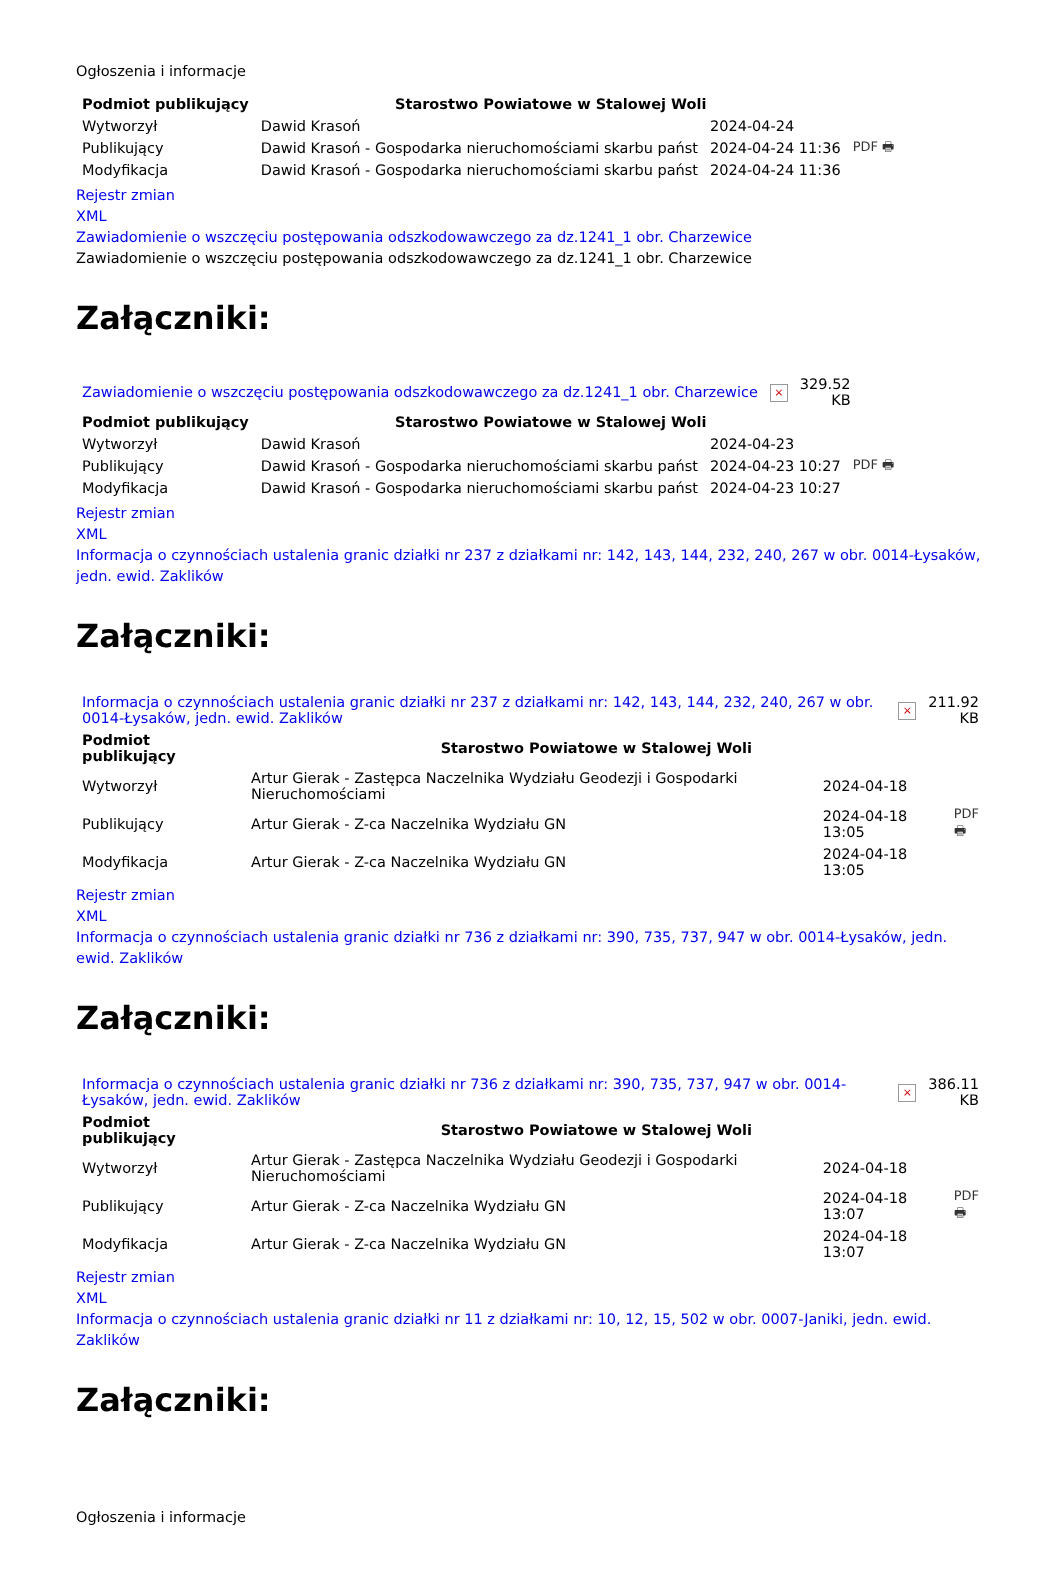Ogłoszenia i informacje
| Podmiot publikujący | Starostwo Powiatowe w Stalowej Woli | | |
| Wytworzył | Dawid Krasoń | 2024-04-24 | PDF 🖶 |
| Publikujący | Dawid Krasoń - Gospodarka nieruchomościami skarbu państ | 2024-04-24 11:36 | |
| Modyfikacja | Dawid Krasoń - Gospodarka nieruchomościami skarbu państ | 2024-04-24 11:36 | |
Rejestr zmian
XML
Zawiadomienie o wszczęciu postępowania odszkodowawczego za dz.1241_1 obr. Charzewice
Zawiadomienie o wszczęciu postępowania odszkodowawczego za dz.1241_1 obr. Charzewice
Załączniki:
| Zawiadomienie o wszczęciu postępowania odszkodowawczego za dz.1241_1 obr. Charzewice | × | 329.52 KB |
| Podmiot publikujący | Starostwo Powiatowe w Stalowej Woli | | |
| Wytworzył | Dawid Krasoń | 2024-04-23 | PDF 🖶 |
| Publikujący | Dawid Krasoń - Gospodarka nieruchomościami skarbu państ | 2024-04-23 10:27 | |
| Modyfikacja | Dawid Krasoń - Gospodarka nieruchomościami skarbu państ | 2024-04-23 10:27 | |
Rejestr zmian
XML
Informacja o czynnościach ustalenia granic działki nr 237 z działkami nr: 142, 143, 144, 232, 240, 267 w obr. 0014-Łysaków, jedn. ewid. Zaklików
Załączniki:
| Informacja o czynnościach ustalenia granic działki nr 237 z działkami nr: 142, 143, 144, 232, 240, 267 w obr. 0014-Łysaków, jedn. ewid. Zaklików | × | 211.92 KB |
| Podmiot publikujący | Starostwo Powiatowe w Stalowej Woli | | |
| Wytworzył | Artur Gierak - Zastępca Naczelnika Wydziału Geodezji i Gospodarki Nieruchomościami | 2024-04-18 | PDF 🖶 |
| Publikujący | Artur Gierak - Z-ca Naczelnika Wydziału GN | 2024-04-18 13:05 | |
| Modyfikacja | Artur Gierak - Z-ca Naczelnika Wydziału GN | 2024-04-18 13:05 | |
Rejestr zmian
XML
Informacja o czynnościach ustalenia granic działki nr 736 z działkami nr: 390, 735, 737, 947 w obr. 0014-Łysaków, jedn. ewid. Zaklików
Załączniki:
| Informacja o czynnościach ustalenia granic działki nr 736 z działkami nr: 390, 735, 737, 947 w obr. 0014-Łysaków, jedn. ewid. Zaklików | × | 386.11 KB |
| Podmiot publikujący | Starostwo Powiatowe w Stalowej Woli | | |
| Wytworzył | Artur Gierak - Zastępca Naczelnika Wydziału Geodezji i Gospodarki Nieruchomościami | 2024-04-18 | PDF 🖶 |
| Publikujący | Artur Gierak - Z-ca Naczelnika Wydziału GN | 2024-04-18 13:07 | |
| Modyfikacja | Artur Gierak - Z-ca Naczelnika Wydziału GN | 2024-04-18 13:07 | |
Rejestr zmian
XML
Informacja o czynnościach ustalenia granic działki nr 11 z działkami nr: 10, 12, 15, 502 w obr. 0007-Janiki, jedn. ewid. Zaklików
Załączniki:
Ogłoszenia i informacje